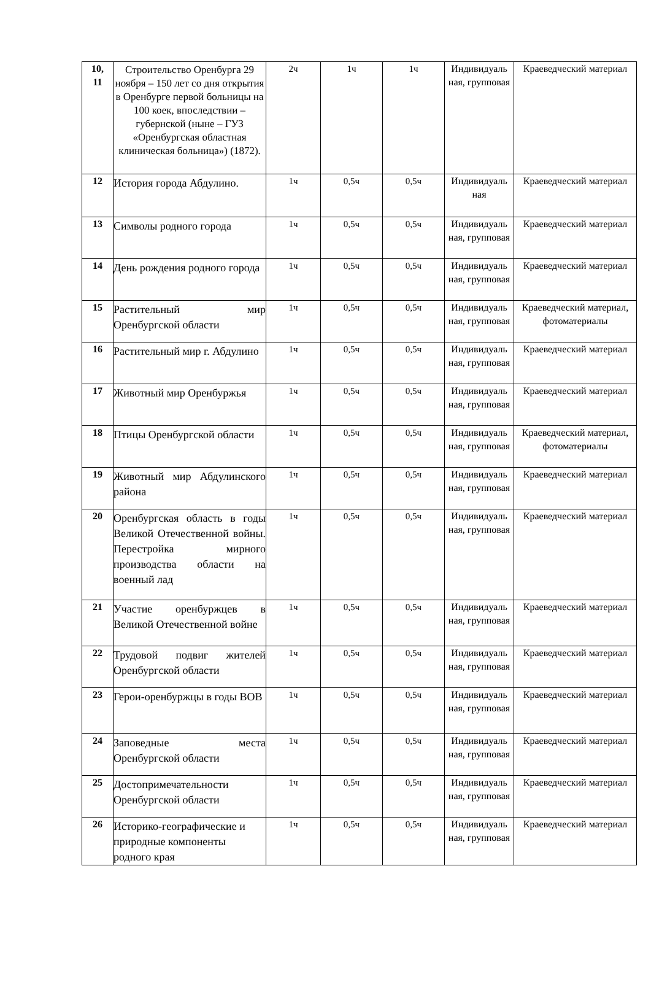| 10, 11 | Строительство Оренбурга 29 ноября – 150 лет со дня открытия в Оренбурге первой больницы на 100 коек, впоследствии – губернской (ныне – ГУЗ «Оренбургская областная клиническая больница») (1872). | 2ч | 1ч | 1ч | Индивидуаль ная, групповая | Краеведческий материал |
| 12 | История города Абдулино. | 1ч | 0,5ч | 0,5ч | Индивидуаль ная | Краеведческий материал |
| 13 | Символы родного города | 1ч | 0,5ч | 0,5ч | Индивидуаль ная, групповая | Краеведческий материал |
| 14 | День рождения родного города | 1ч | 0,5ч | 0,5ч | Индивидуаль ная, групповая | Краеведческий материал |
| 15 | Растительный мир Оренбургской области | 1ч | 0,5ч | 0,5ч | Индивидуаль ная, групповая | Краеведческий материал, фотоматериалы |
| 16 | Растительный мир г. Абдулино | 1ч | 0,5ч | 0,5ч | Индивидуаль ная, групповая | Краеведческий материал |
| 17 | Животный мир Оренбуржья | 1ч | 0,5ч | 0,5ч | Индивидуаль ная, групповая | Краеведческий материал |
| 18 | Птицы Оренбургской области | 1ч | 0,5ч | 0,5ч | Индивидуаль ная, групповая | Краеведческий материал, фотоматериалы |
| 19 | Животный мир Абдулинского района | 1ч | 0,5ч | 0,5ч | Индивидуаль ная, групповая | Краеведческий материал |
| 20 | Оренбургская область в годы Великой Отечественной войны. Перестройка мирного производства области на военный лад | 1ч | 0,5ч | 0,5ч | Индивидуаль ная, групповая | Краеведческий материал |
| 21 | Участие оренбуржцев в Великой Отечественной войне | 1ч | 0,5ч | 0,5ч | Индивидуаль ная, групповая | Краеведческий материал |
| 22 | Трудовой подвиг жителей Оренбургской области | 1ч | 0,5ч | 0,5ч | Индивидуаль ная, групповая | Краеведческий материал |
| 23 | Герои-оренбуржцы в годы ВОВ | 1ч | 0,5ч | 0,5ч | Индивидуаль ная, групповая | Краеведческий материал |
| 24 | Заповедные места Оренбургской области | 1ч | 0,5ч | 0,5ч | Индивидуаль ная, групповая | Краеведческий материал |
| 25 | Достопримечательности Оренбургской области | 1ч | 0,5ч | 0,5ч | Индивидуаль ная, групповая | Краеведческий материал |
| 26 | Историко-географические и природные компоненты родного края | 1ч | 0,5ч | 0,5ч | Индивидуаль ная, групповая | Краеведческий материал |